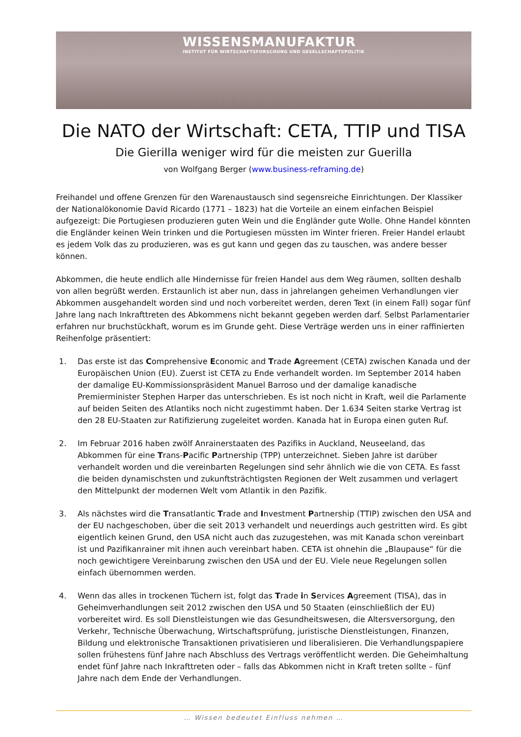WISSENSMANUFAKTUR
INSTITUT FÜR WIRTSCHAFTSFORSCHUNG UND GESELLSCHAFTSPOLITIK
Die NATO der Wirtschaft: CETA, TTIP und TISA
Die Gierilla weniger wird für die meisten zur Guerilla
von Wolfgang Berger (www.business-reframing.de)
Freihandel und offene Grenzen für den Warenaustausch sind segensreiche Einrichtungen. Der Klassiker der Nationalökonomie David Ricardo (1771 – 1823) hat die Vorteile an einem einfachen Beispiel aufgezeigt: Die Portugiesen produzieren guten Wein und die Engländer gute Wolle. Ohne Handel könnten die Engländer keinen Wein trinken und die Portugiesen müssten im Winter frieren. Freier Handel erlaubt es jedem Volk das zu produzieren, was es gut kann und gegen das zu tauschen, was andere besser können.
Abkommen, die heute endlich alle Hindernisse für freien Handel aus dem Weg räumen, sollten deshalb von allen begrüßt werden. Erstaunlich ist aber nun, dass in jahrelangen geheimen Verhandlungen vier Abkommen ausgehandelt worden sind und noch vorbereitet werden, deren Text (in einem Fall) sogar fünf Jahre lang nach Inkrafttreten des Abkommens nicht bekannt gegeben werden darf. Selbst Parlamentarier erfahren nur bruchstückhaft, worum es im Grunde geht. Diese Verträge werden uns in einer raffinierten Reihenfolge präsentiert:
1. Das erste ist das Comprehensive Economic and Trade Agreement (CETA) zwischen Kanada und der Europäischen Union (EU). Zuerst ist CETA zu Ende verhandelt worden. Im September 2014 haben der damalige EU-Kommissionspräsident Manuel Barroso und der damalige kanadische Premierminister Stephen Harper das unterschrieben. Es ist noch nicht in Kraft, weil die Parlamente auf beiden Seiten des Atlantiks noch nicht zugestimmt haben. Der 1.634 Seiten starke Vertrag ist den 28 EU-Staaten zur Ratifizierung zugeleitet worden. Kanada hat in Europa einen guten Ruf.
2. Im Februar 2016 haben zwölf Anrainerstaaten des Pazifiks in Auckland, Neuseeland, das Abkommen für eine Trans-Pacific Partnership (TPP) unterzeichnet. Sieben Jahre ist darüber verhandelt worden und die vereinbarten Regelungen sind sehr ähnlich wie die von CETA. Es fasst die beiden dynamischsten und zukunftsträchtigsten Regionen der Welt zusammen und verlagert den Mittelpunkt der modernen Welt vom Atlantik in den Pazifik.
3. Als nächstes wird die Transatlantic Trade and Investment Partnership (TTIP) zwischen den USA and der EU nachgeschoben, über die seit 2013 verhandelt und neuerdings auch gestritten wird. Es gibt eigentlich keinen Grund, den USA nicht auch das zuzugestehen, was mit Kanada schon vereinbart ist und Pazifikanrainer mit ihnen auch vereinbart haben. CETA ist ohnehin die „Blaupause“ für die noch gewichtigere Vereinbarung zwischen den USA und der EU. Viele neue Regelungen sollen einfach übernommen werden.
4. Wenn das alles in trockenen Tüchern ist, folgt das Trade in Services Agreement (TISA), das in Geheimverhandlungen seit 2012 zwischen den USA und 50 Staaten (einschließlich der EU) vorbereitet wird. Es soll Dienstleistungen wie das Gesundheitswesen, die Altersversorgung, den Verkehr, Technische Überwachung, Wirtschaftsprüfung, juristische Dienstleistungen, Finanzen, Bildung und elektronische Transaktionen privatisieren und liberalisieren. Die Verhandlungspapiere sollen frühestens fünf Jahre nach Abschluss des Vertrags veröffentlicht werden. Die Geheimhaltung endet fünf Jahre nach Inkrafttreten oder – falls das Abkommen nicht in Kraft treten sollte – fünf Jahre nach dem Ende der Verhandlungen.
… Wissen bedeutet Einfluss nehmen …